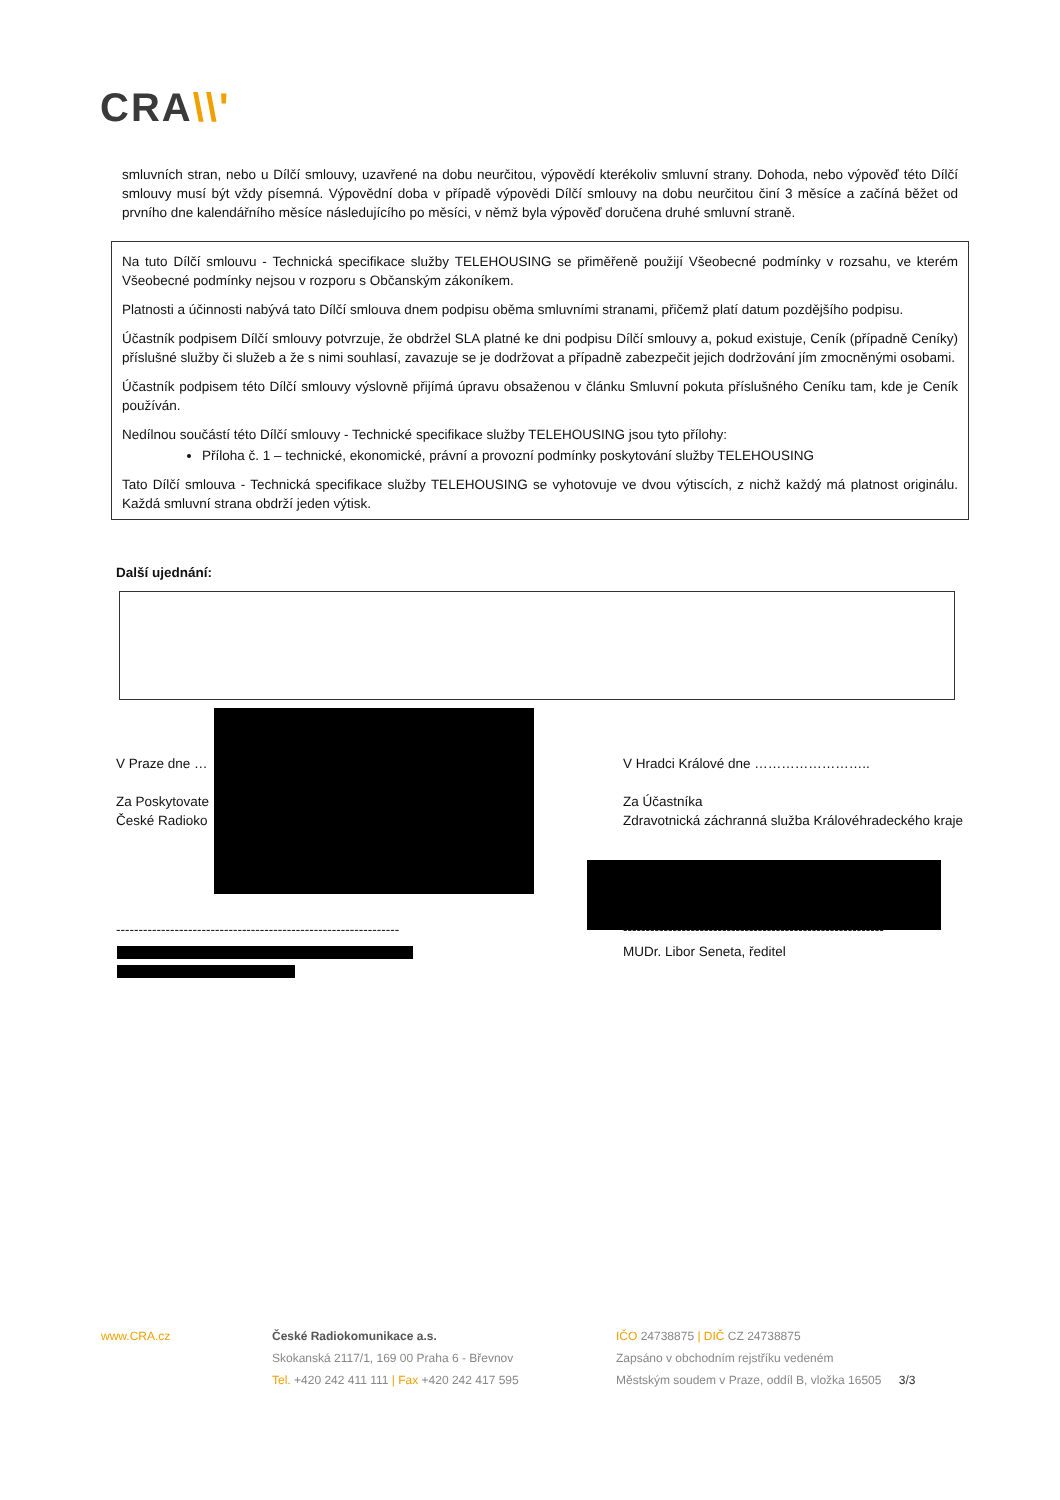CRA\\'
smluvních stran, nebo u Dílčí smlouvy, uzavřené na dobu neurčitou, výpovědí kterékoliv smluvní strany. Dohoda, nebo výpověď této Dílčí smlouvy musí být vždy písemná. Výpovědní doba v případě výpovědi Dílčí smlouvy na dobu neurčitou činí 3 měsíce a začíná běžet od prvního dne kalendářního měsíce následujícího po měsíci, v němž byla výpověď doručena druhé smluvní straně.
Na tuto Dílčí smlouvu - Technická specifikace služby TELEHOUSING se přiměřeně použijí Všeobecné podmínky v rozsahu, ve kterém Všeobecné podmínky nejsou v rozporu s Občanským zákoníkem.
Platnosti a účinnosti nabývá tato Dílčí smlouva dnem podpisu oběma smluvními stranami, přičemž platí datum pozdějšího podpisu.
Účastník podpisem Dílčí smlouvy potvrzuje, že obdržel SLA platné ke dni podpisu Dílčí smlouvy a, pokud existuje, Ceník (případně Ceníky) příslušné služby či služeb a že s nimi souhlasí, zavazuje se je dodržovat a případně zabezpečit jejich dodržování jím zmocněnými osobami.
Účastník podpisem této Dílčí smlouvy výslovně přijímá úpravu obsaženou v článku Smluvní pokuta příslušného Ceníku tam, kde je Ceník používán.
Nedílnou součástí této Dílčí smlouvy - Technické specifikace služby TELEHOUSING jsou tyto přílohy:
Příloha č. 1 – technické, ekonomické, právní a provozní podmínky poskytování služby TELEHOUSING
Tato Dílčí smlouva - Technická specifikace služby TELEHOUSING se vyhotovuje ve dvou výtiscích, z nichž každý má platnost originálu. Každá smluvní strana obdrží jeden výtisk.
Další ujednání:
V Praze dne …
Za Poskytovate
České Radioko
V Hradci Králové dne ……………………..
Za Účastníka
Zdravotnická záchranná služba Královéhradeckého kraje
---------------------------------------------------------------
----------------------------------------------------------
MUDr. Libor Seneta, ředitel
www.CRA.cz
České Radiokomunikace a.s.
Skokanská 2117/1, 169 00 Praha 6 - Břevnov
Tel. +420 242 411 111 | Fax +420 242 417 595
IČO 24738875 | DIČ CZ 24738875
Zapsáno v obchodním rejstříku vedeném
Městským soudem v Praze, oddíl B, vložka 16505 3/3